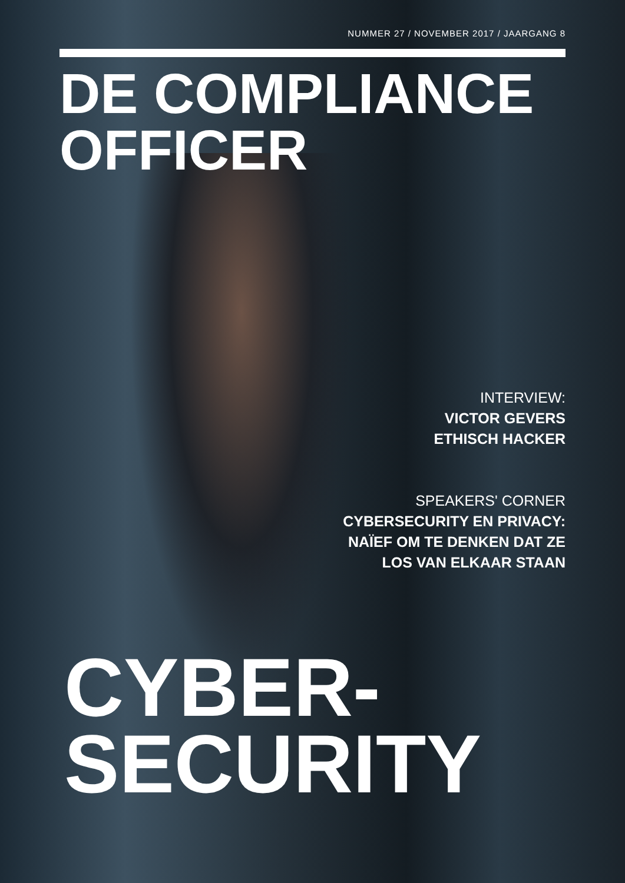NUMMER 27 / NOVEMBER 2017 / JAARGANG 8
DE COMPLIANCE
OFFICER
INTERVIEW:
VICTOR GEVERS
ETHISCH HACKER
SPEAKERS' CORNER
CYBERSECURITY EN PRIVACY:
NAÏEF OM TE DENKEN DAT ZE
LOS VAN ELKAAR STAAN
CYBER-
SECURITY